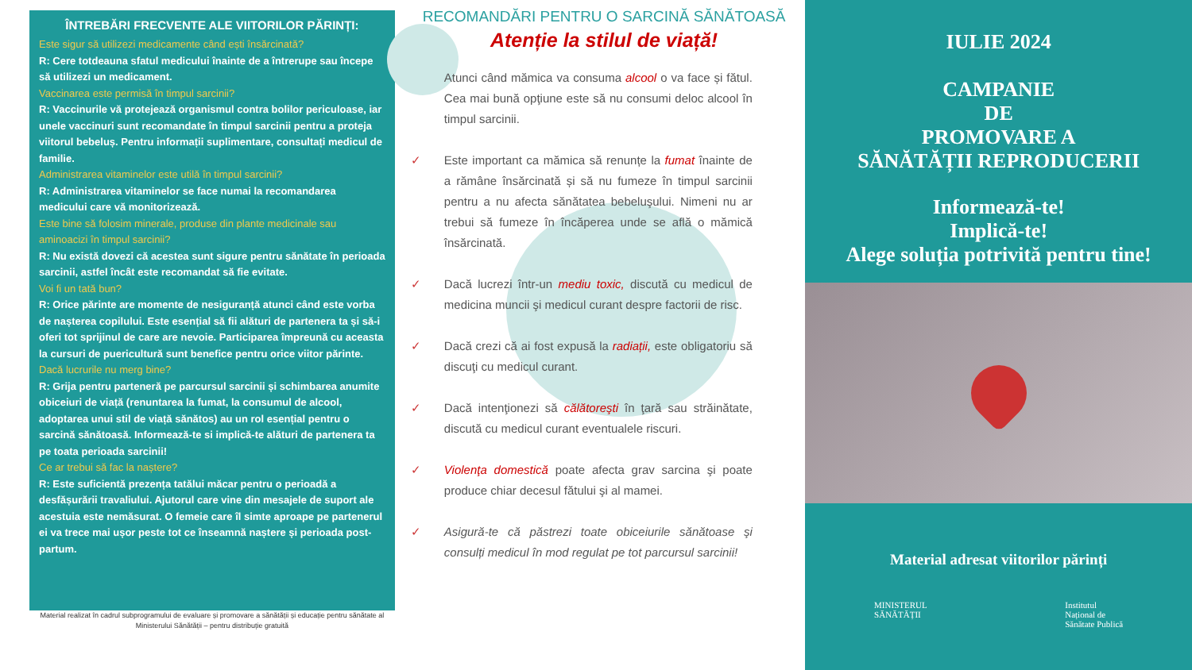ÎNTREBĂRI FRECVENTE ALE VIITORILOR PĂRINȚI:
Este sigur să utilizezi medicamente când ești însărcinată?
R: Cere totdeauna sfatul medicului înainte de a întrerupe sau începe să utilizezi un medicament.
Vaccinarea este permisă în timpul sarcinii?
R: Vaccinurile vă protejează organismul contra bolilor periculoase, iar unele vaccinuri sunt recomandate în timpul sarcinii pentru a proteja viitorul bebeluș. Pentru informații suplimentare, consultați medicul de familie.
Administrarea vitaminelor este utilă în timpul sarcinii?
R: Administrarea vitaminelor se face numai la recomandarea medicului care vă monitorizează.
Este bine să folosim minerale, produse din plante medicinale sau aminoacizi în timpul sarcinii?
R: Nu există dovezi că acestea sunt sigure pentru sănătate în perioada sarcinii, astfel încât este recomandat să fie evitate.
Voi fi un tată bun?
R: Orice părinte are momente de nesiguranță atunci când este vorba de nașterea copilului. Este esențial să fii alături de partenera ta și să-i oferi tot sprijinul de care are nevoie. Participarea împreună cu aceasta la cursuri de puericultură sunt benefice pentru orice viitor părinte.
Dacă lucrurile nu merg bine?
R: Grija pentru parteneră pe parcursul sarcinii și schimbarea anumite obiceiuri de viață (renuntarea la fumat, la consumul de alcool, adoptarea unui stil de viață sănătos) au un rol esențial pentru o sarcină sănătoasă. Informează-te si implică-te alături de partenera ta pe toata perioada sarcinii!
Ce ar trebui să fac la naștere?
R: Este suficientă prezența tatălui măcar pentru o perioadă a desfășurării travaliului. Ajutorul care vine din mesajele de suport ale acestuia este nemăsurat. O femeie care îl simte aproape pe partenerul ei va trece mai ușor peste tot ce înseamnă naștere și perioada post-partum.
Material realizat în cadrul subprogramului de evaluare și promovare a sănătății și educație pentru sănătate al
Ministerului Sănătății – pentru distribuție gratuită
RECOMANDĂRI PENTRU O SARCINĂ SĂNĂTOASĂ
Atenție la stilul de viață!
Atunci când mămica va consuma alcool o va face și fătul. Cea mai bună opţiune este să nu consumi deloc alcool în timpul sarcinii.
✓ Este important ca mămica să renunțe la fumat înainte de a rămâne însărcinată și să nu fumeze în timpul sarcinii pentru a nu afecta sănătatea bebeluşului. Nimeni nu ar trebui să fumeze în încăperea unde se află o mămică însărcinată.
✓ Dacă lucrezi într-un mediu toxic, discută cu medicul de medicina muncii şi medicul curant despre factorii de risc.
✓ Dacă crezi că ai fost expusă la radiații, este obligatoriu să discuţi cu medicul curant.
✓ Dacă intenţionezi să călătoreşti în ţară sau străinătate, discută cu medicul curant eventualele riscuri.
✓ Violenţa domestică poate afecta grav sarcina şi poate produce chiar decesul fătului şi al mamei.
✓ Asigură-te că păstrezi toate obiceiurile sănătoase şi consulți medicul în mod regulat pe tot parcursul sarcinii!
IULIE 2024
CAMPANIE
DE
PROMOVARE A
SĂNĂTĂȚII REPRODUCERII
Informează-te!
Implică-te!
Alege soluția potrivită pentru tine!
Material adresat viitorilor părinți
MINISTERUL
SĂNĂTĂȚII
Institutul
Național de
Sănătate Publică